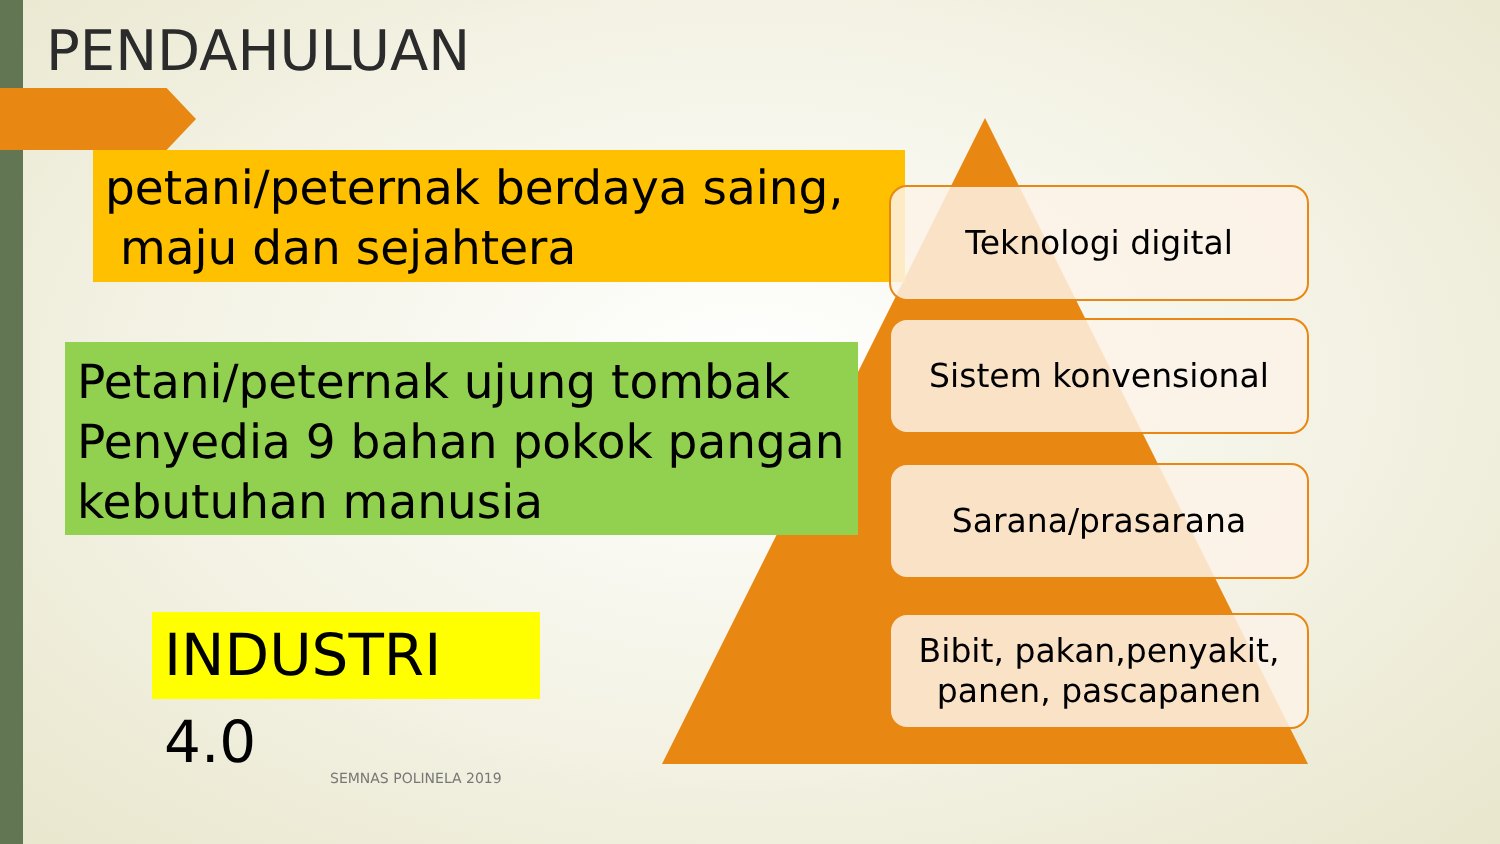PENDAHULUAN
petani/peternak berdaya saing,
maju dan sejahtera
Petani/peternak ujung tombak Penyedia 9 bahan pokok pangan kebutuhan manusia
INDUSTRI 4.0
Teknologi digital
Sistem konvensional
Sarana/prasarana
Bibit, pakan,penyakit, panen, pascapanen
SEMNAS POLINELA 2019